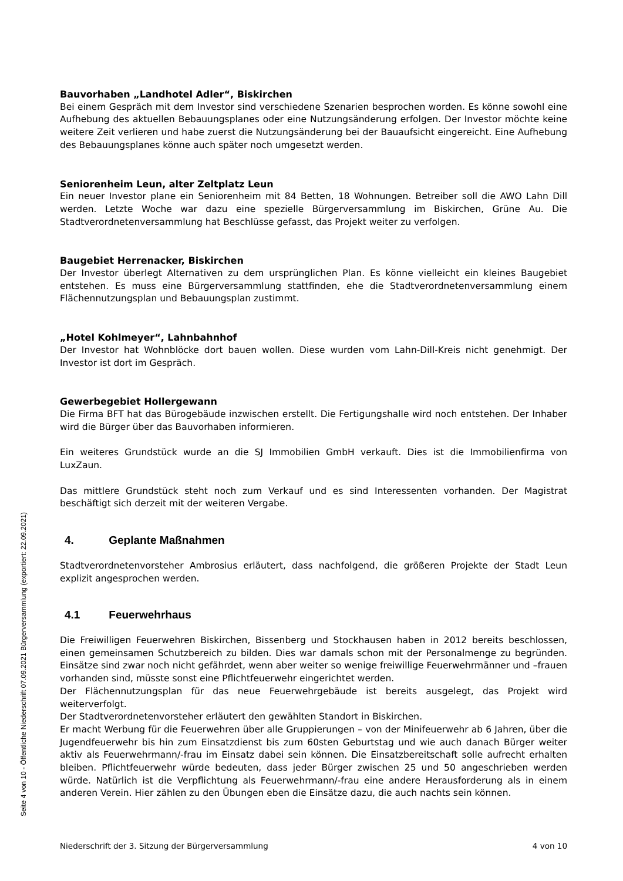Bauvorhaben „Landhotel Adler“, Biskirchen
Bei einem Gespräch mit dem Investor sind verschiedene Szenarien besprochen worden. Es könne sowohl eine Aufhebung des aktuellen Bebauungsplanes oder eine Nutzungsänderung erfolgen. Der Investor möchte keine weitere Zeit verlieren und habe zuerst die Nutzungsänderung bei der Bauaufsicht eingereicht. Eine Aufhebung des Bebauungsplanes könne auch später noch umgesetzt werden.
Seniorenheim Leun, alter Zeltplatz Leun
Ein neuer Investor plane ein Seniorenheim mit 84 Betten, 18 Wohnungen. Betreiber soll die AWO Lahn Dill werden. Letzte Woche war dazu eine spezielle Bürgerversammlung im Biskirchen, Grüne Au. Die Stadtverordnetenversammlung hat Beschlüsse gefasst, das Projekt weiter zu verfolgen.
Baugebiet Herrenacker, Biskirchen
Der Investor überlegt Alternativen zu dem ursprünglichen Plan. Es könne vielleicht ein kleines Baugebiet entstehen. Es muss eine Bürgerversammlung stattfinden, ehe die Stadtverordnetenversammlung einem Flächennutzungsplan und Bebauungsplan zustimmt.
„Hotel Kohlmeyer“, Lahnbahnhof
Der Investor hat Wohnblöcke dort bauen wollen. Diese wurden vom Lahn-Dill-Kreis nicht genehmigt. Der Investor ist dort im Gespräch.
Gewerbegebiet Hollergewann
Die Firma BFT hat das Bürogebäude inzwischen erstellt. Die Fertigungshalle wird noch entstehen. Der Inhaber wird die Bürger über das Bauvorhaben informieren.
Ein weiteres Grundstück wurde an die SJ Immobilien GmbH verkauft. Dies ist die Immobilienfirma von LuxZaun.
Das mittlere Grundstück steht noch zum Verkauf und es sind Interessenten vorhanden. Der Magistrat beschäftigt sich derzeit mit der weiteren Vergabe.
4. Geplante Maßnahmen
Stadtverordnetenvorsteher Ambrosius erläutert, dass nachfolgend, die größeren Projekte der Stadt Leun explizit angesprochen werden.
4.1 Feuerwehrhaus
Die Freiwilligen Feuerwehren Biskirchen, Bissenberg und Stockhausen haben in 2012 bereits beschlossen, einen gemeinsamen Schutzbereich zu bilden. Dies war damals schon mit der Personalmenge zu begründen. Einsätze sind zwar noch nicht gefährdet, wenn aber weiter so wenige freiwillige Feuerwehrmänner und –frauen vorhanden sind, müsste sonst eine Pflichtfeuerwehr eingerichtet werden.
Der Flächennutzungsplan für das neue Feuerwehrgebäude ist bereits ausgelegt, das Projekt wird weiterverfolgt.
Der Stadtverordnetenvorsteher erläutert den gewählten Standort in Biskirchen.
Er macht Werbung für die Feuerwehren über alle Gruppierungen – von der Minifeuerwehr ab 6 Jahren, über die Jugendfeuerwehr bis hin zum Einsatzdienst bis zum 60sten Geburtstag und wie auch danach Bürger weiter aktiv als Feuerwehrmann/-frau im Einsatz dabei sein können. Die Einsatzbereitschaft solle aufrecht erhalten bleiben. Pflichtfeuerwehr würde bedeuten, dass jeder Bürger zwischen 25 und 50 angeschrieben werden würde. Natürlich ist die Verpflichtung als Feuerwehrmann/-frau eine andere Herausforderung als in einem anderen Verein. Hier zählen zu den Übungen eben die Einsätze dazu, die auch nachts sein können.
Niederschrift der 3. Sitzung der Bürgerversammlung 4 von 10
Seite 4 von 10 - Öffentliche Niederschrift 07.09.2021 Bürgerversammlung (exportiert: 22.09.2021)